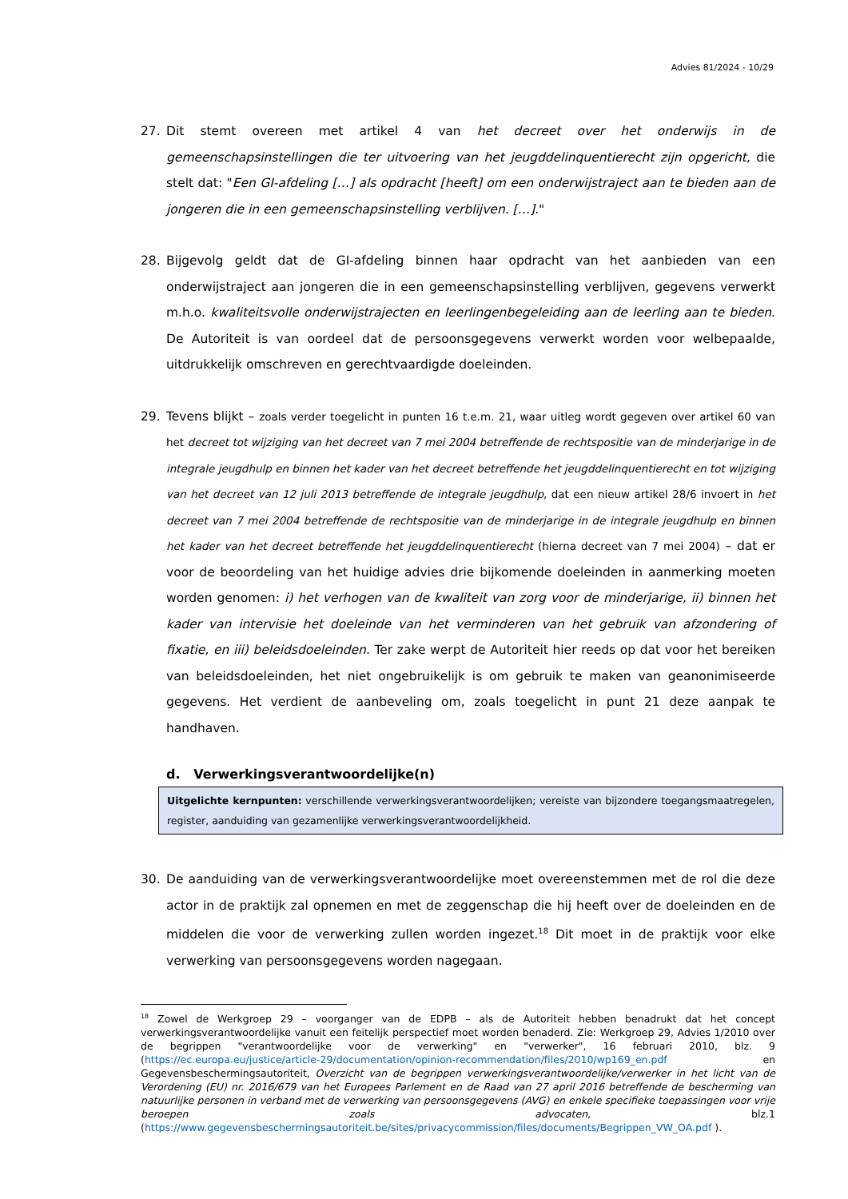Advies 81/2024 - 10/29
27. Dit stemt overeen met artikel 4 van het decreet over het onderwijs in de gemeenschapsinstellingen die ter uitvoering van het jeugddelinquentierecht zijn opgericht, die stelt dat: "Een GI-afdeling […] als opdracht [heeft] om een onderwijstraject aan te bieden aan de jongeren die in een gemeenschapsinstelling verblijven. […]."
28. Bijgevolg geldt dat de GI-afdeling binnen haar opdracht van het aanbieden van een onderwijstraject aan jongeren die in een gemeenschapsinstelling verblijven, gegevens verwerkt m.h.o. kwaliteitsvolle onderwijstrajecten en leerlingenbegeleiding aan de leerling aan te bieden. De Autoriteit is van oordeel dat de persoonsgegevens verwerkt worden voor welbepaalde, uitdrukkelijk omschreven en gerechtvaardigde doeleinden.
29. Tevens blijkt – zoals verder toegelicht in punten 16 t.e.m. 21, waar uitleg wordt gegeven over artikel 60 van het decreet tot wijziging van het decreet van 7 mei 2004 betreffende de rechtspositie van de minderjarige in de integrale jeugdhulp en binnen het kader van het decreet betreffende het jeugddelinquentierecht en tot wijziging van het decreet van 12 juli 2013 betreffende de integrale jeugdhulp, dat een nieuw artikel 28/6 invoert in het decreet van 7 mei 2004 betreffende de rechtspositie van de minderjarige in de integrale jeugdhulp en binnen het kader van het decreet betreffende het jeugddelinquentierecht (hierna decreet van 7 mei 2004) – dat er voor de beoordeling van het huidige advies drie bijkomende doeleinden in aanmerking moeten worden genomen: i) het verhogen van de kwaliteit van zorg voor de minderjarige, ii) binnen het kader van intervisie het doeleinde van het verminderen van het gebruik van afzondering of fixatie, en iii) beleidsdoeleinden. Ter zake werpt de Autoriteit hier reeds op dat voor het bereiken van beleidsdoeleinden, het niet ongebruikelijk is om gebruik te maken van geanonimiseerde gegevens. Het verdient de aanbeveling om, zoals toegelicht in punt 21 deze aanpak te handhaven.
d. Verwerkingsverantwoordelijke(n)
Uitgelichte kernpunten: verschillende verwerkingsverantwoordelijken; vereiste van bijzondere toegangsmaatregelen, register, aanduiding van gezamenlijke verwerkingsverantwoordelijkheid.
30. De aanduiding van de verwerkingsverantwoordelijke moet overeenstemmen met de rol die deze actor in de praktijk zal opnemen en met de zeggenschap die hij heeft over de doeleinden en de middelen die voor de verwerking zullen worden ingezet.<sup>18</sup> Dit moet in de praktijk voor elke verwerking van persoonsgegevens worden nagegaan.
<sup>18</sup> Zowel de Werkgroep 29 – voorganger van de EDPB – als de Autoriteit hebben benadrukt dat het concept verwerkingsverantwoordelijke vanuit een feitelijk perspectief moet worden benaderd. Zie: Werkgroep 29, Advies 1/2010 over de begrippen "verantwoordelijke voor de verwerking" en "verwerker", 16 februari 2010, blz. 9 (https://ec.europa.eu/justice/article-29/documentation/opinion-recommendation/files/2010/wp169_en.pdf en Gegevensbeschermingsautoriteit, Overzicht van de begrippen verwerkingsverantwoordelijke/verwerker in het licht van de Verordening (EU) nr. 2016/679 van het Europees Parlement en de Raad van 27 april 2016 betreffende de bescherming van natuurlijke personen in verband met de verwerking van persoonsgegevens (AVG) en enkele specifieke toepassingen voor vrije beroepen zoals advocaten, blz.1 (https://www.gegevensbeschermingsautoriteit.be/sites/privacycommission/files/documents/Begrippen_VW_OA.pdf ).